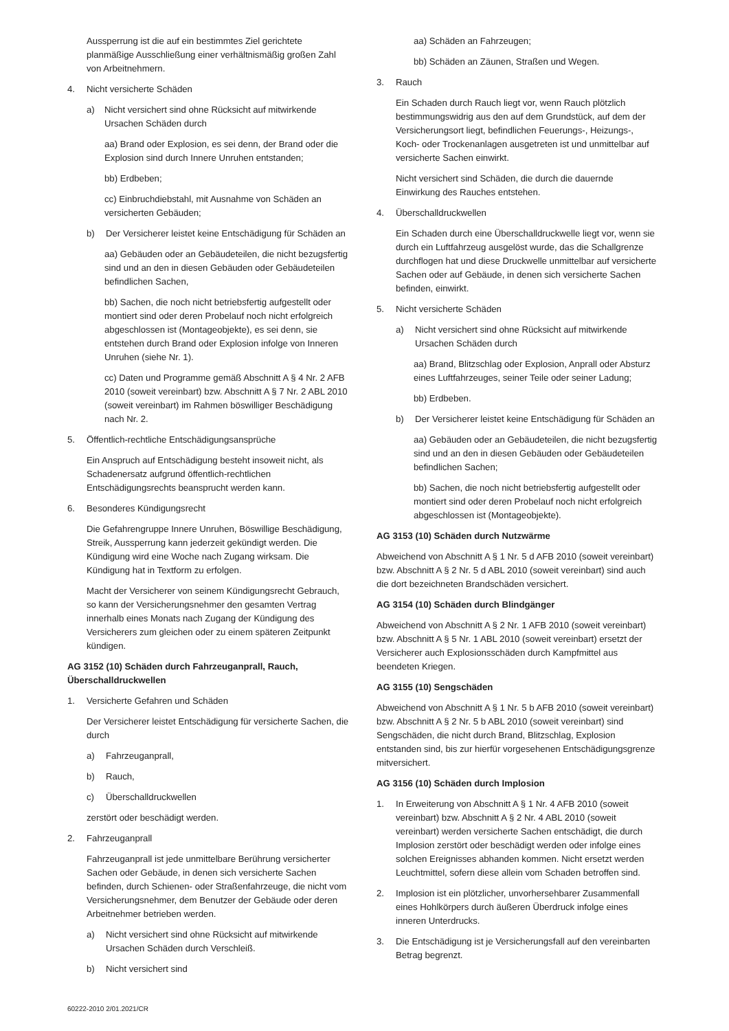Aussperrung ist die auf ein bestimmtes Ziel gerichtete planmäßige Ausschließung einer verhältnismäßig großen Zahl von Arbeitnehmern.
4. Nicht versicherte Schäden
a) Nicht versichert sind ohne Rücksicht auf mitwirkende Ursachen Schäden durch
aa) Brand oder Explosion, es sei denn, der Brand oder die Explosion sind durch Innere Unruhen entstanden;
bb) Erdbeben;
cc) Einbruchdiebstahl, mit Ausnahme von Schäden an versicherten Gebäuden;
b) Der Versicherer leistet keine Entschädigung für Schäden an
aa) Gebäuden oder an Gebäudeteilen, die nicht bezugsfertig sind und an den in diesen Gebäuden oder Gebäudeteilen befindlichen Sachen,
bb) Sachen, die noch nicht betriebsfertig aufgestellt oder montiert sind oder deren Probelauf noch nicht erfolgreich abgeschlossen ist (Montageobjekte), es sei denn, sie entstehen durch Brand oder Explosion infolge von Inneren Unruhen (siehe Nr. 1).
cc) Daten und Programme gemäß Abschnitt A § 4 Nr. 2 AFB 2010 (soweit vereinbart) bzw. Abschnitt A § 7 Nr. 2 ABL 2010 (soweit vereinbart) im Rahmen böswilliger Beschädigung nach Nr. 2.
5. Öffentlich-rechtliche Entschädigungsansprüche
Ein Anspruch auf Entschädigung besteht insoweit nicht, als Schadenersatz aufgrund öffentlich-rechtlichen Entschädigungsrechts beansprucht werden kann.
6. Besonderes Kündigungsrecht
Die Gefahrengruppe Innere Unruhen, Böswillige Beschädigung, Streik, Aussperrung kann jederzeit gekündigt werden. Die Kündigung wird eine Woche nach Zugang wirksam. Die Kündigung hat in Textform zu erfolgen.
Macht der Versicherer von seinem Kündigungsrecht Gebrauch, so kann der Versicherungsnehmer den gesamten Vertrag innerhalb eines Monats nach Zugang der Kündigung des Versicherers zum gleichen oder zu einem späteren Zeitpunkt kündigen.
AG 3152 (10) Schäden durch Fahrzeuganprall, Rauch, Überschalldruckwellen
1. Versicherte Gefahren und Schäden
Der Versicherer leistet Entschädigung für versicherte Sachen, die durch
a) Fahrzeuganprall,
b) Rauch,
c) Überschalldruckwellen
zerstört oder beschädigt werden.
2. Fahrzeuganprall
Fahrzeuganprall ist jede unmittelbare Berührung versicherter Sachen oder Gebäude, in denen sich versicherte Sachen befinden, durch Schienen- oder Straßenfahrzeuge, die nicht vom Versicherungsnehmer, dem Benutzer der Gebäude oder deren Arbeitnehmer betrieben werden.
a) Nicht versichert sind ohne Rücksicht auf mitwirkende Ursachen Schäden durch Verschleiß.
b) Nicht versichert sind
aa) Schäden an Fahrzeugen;
bb) Schäden an Zäunen, Straßen und Wegen.
3. Rauch
Ein Schaden durch Rauch liegt vor, wenn Rauch plötzlich bestimmungswidrig aus den auf dem Grundstück, auf dem der Versicherungsort liegt, befindlichen Feuerungs-, Heizungs-, Koch- oder Trockenanlagen ausgetreten ist und unmittelbar auf versicherte Sachen einwirkt.
Nicht versichert sind Schäden, die durch die dauernde Einwirkung des Rauches entstehen.
4. Überschalldruckwellen
Ein Schaden durch eine Überschalldruckwelle liegt vor, wenn sie durch ein Luftfahrzeug ausgelöst wurde, das die Schallgrenze durchflogen hat und diese Druckwelle unmittelbar auf versicherte Sachen oder auf Gebäude, in denen sich versicherte Sachen befinden, einwirkt.
5. Nicht versicherte Schäden
a) Nicht versichert sind ohne Rücksicht auf mitwirkende Ursachen Schäden durch
aa) Brand, Blitzschlag oder Explosion, Anprall oder Absturz eines Luftfahrzeuges, seiner Teile oder seiner Ladung;
bb) Erdbeben.
b) Der Versicherer leistet keine Entschädigung für Schäden an
aa) Gebäuden oder an Gebäudeteilen, die nicht bezugsfertig sind und an den in diesen Gebäuden oder Gebäudeteilen befindlichen Sachen;
bb) Sachen, die noch nicht betriebsfertig aufgestellt oder montiert sind oder deren Probelauf noch nicht erfolgreich abgeschlossen ist (Montageobjekte).
AG 3153 (10) Schäden durch Nutzwärme
Abweichend von Abschnitt A § 1 Nr. 5 d AFB 2010 (soweit vereinbart) bzw. Abschnitt A § 2 Nr. 5 d ABL 2010 (soweit vereinbart) sind auch die dort bezeichneten Brandschäden versichert.
AG 3154 (10) Schäden durch Blindgänger
Abweichend von Abschnitt A § 2 Nr. 1 AFB 2010 (soweit vereinbart) bzw. Abschnitt A § 5 Nr. 1 ABL 2010 (soweit vereinbart) ersetzt der Versicherer auch Explosionsschäden durch Kampfmittel aus beendeten Kriegen.
AG 3155 (10) Sengschäden
Abweichend von Abschnitt A § 1 Nr. 5 b AFB 2010 (soweit vereinbart) bzw. Abschnitt A § 2 Nr. 5 b ABL 2010 (soweit vereinbart) sind Sengschäden, die nicht durch Brand, Blitzschlag, Explosion entstanden sind, bis zur hierfür vorgesehenen Entschädigungsgrenze mitversichert.
AG 3156 (10) Schäden durch Implosion
1. In Erweiterung von Abschnitt A § 1 Nr. 4 AFB 2010 (soweit vereinbart) bzw. Abschnitt A § 2 Nr. 4 ABL 2010 (soweit vereinbart) werden versicherte Sachen entschädigt, die durch Implosion zerstört oder beschädigt werden oder infolge eines solchen Ereignisses abhanden kommen. Nicht ersetzt werden Leuchtmittel, sofern diese allein vom Schaden betroffen sind.
2. Implosion ist ein plötzlicher, unvorhersehbarer Zusammenfall eines Hohlkörpers durch äußeren Überdruck infolge eines inneren Unterdrucks.
3. Die Entschädigung ist je Versicherungsfall auf den vereinbarten Betrag begrenzt.
60222-2010 2/01.2021/CR